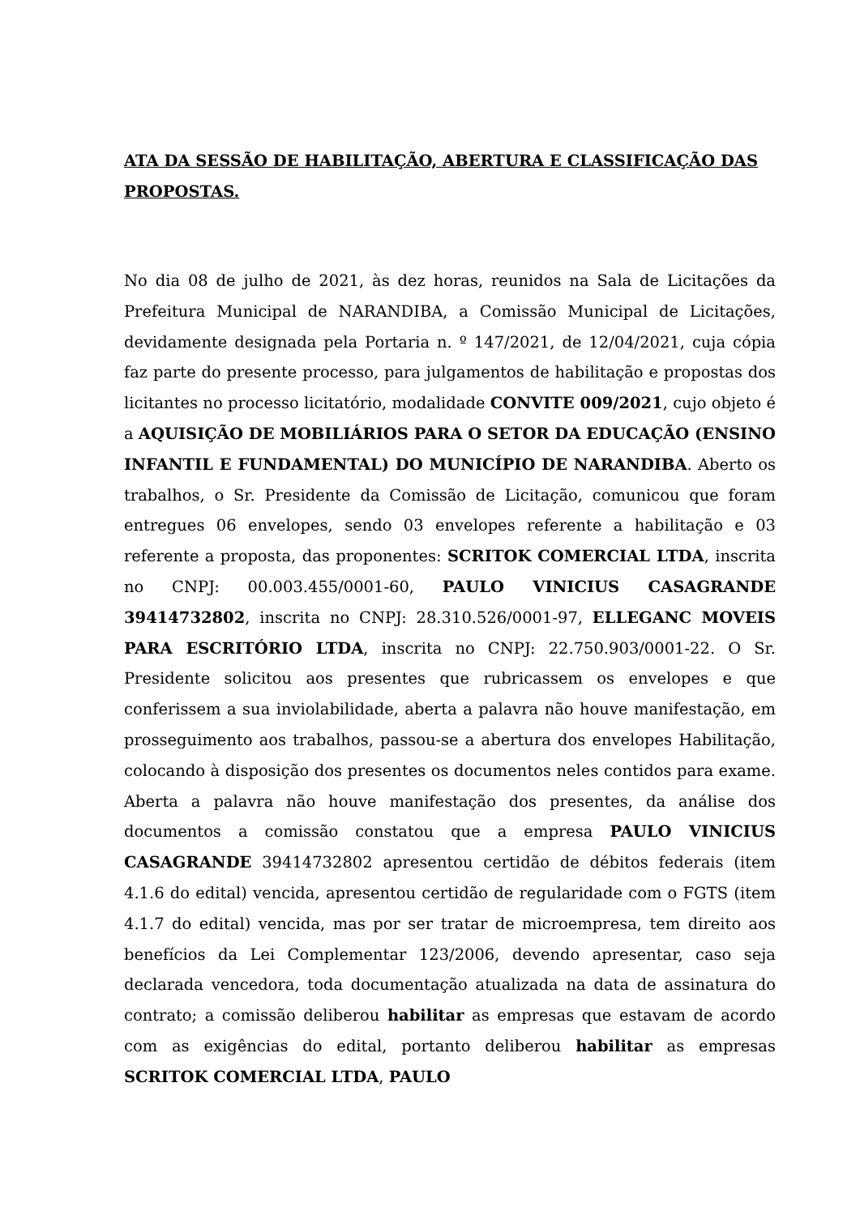ATA DA SESSÃO DE HABILITAÇÃO, ABERTURA E CLASSIFICAÇÃO DAS PROPOSTAS.
No dia 08 de julho de 2021, às dez horas, reunidos na Sala de Licitações da Prefeitura Municipal de NARANDIBA, a Comissão Municipal de Licitações, devidamente designada pela Portaria n. º 147/2021, de 12/04/2021, cuja cópia faz parte do presente processo, para julgamentos de habilitação e propostas dos licitantes no processo licitatório, modalidade CONVITE 009/2021, cujo objeto é a AQUISIÇÃO DE MOBILIÁRIOS PARA O SETOR DA EDUCAÇÃO (ENSINO INFANTIL E FUNDAMENTAL) DO MUNICÍPIO DE NARANDIBA. Aberto os trabalhos, o Sr. Presidente da Comissão de Licitação, comunicou que foram entregues 06 envelopes, sendo 03 envelopes referente a habilitação e 03 referente a proposta, das proponentes: SCRITOK COMERCIAL LTDA, inscrita no CNPJ: 00.003.455/0001-60, PAULO VINICIUS CASAGRANDE 39414732802, inscrita no CNPJ: 28.310.526/0001-97, ELLEGANC MOVEIS PARA ESCRITÓRIO LTDA, inscrita no CNPJ: 22.750.903/0001-22. O Sr. Presidente solicitou aos presentes que rubricassem os envelopes e que conferissem a sua inviolabilidade, aberta a palavra não houve manifestação, em prosseguimento aos trabalhos, passou-se a abertura dos envelopes Habilitação, colocando à disposição dos presentes os documentos neles contidos para exame. Aberta a palavra não houve manifestação dos presentes, da análise dos documentos a comissão constatou que a empresa PAULO VINICIUS CASAGRANDE 39414732802 apresentou certidão de débitos federais (item 4.1.6 do edital) vencida, apresentou certidão de regularidade com o FGTS (item 4.1.7 do edital) vencida, mas por ser tratar de microempresa, tem direito aos benefícios da Lei Complementar 123/2006, devendo apresentar, caso seja declarada vencedora, toda documentação atualizada na data de assinatura do contrato; a comissão deliberou habilitar as empresas que estavam de acordo com as exigências do edital, portanto deliberou habilitar as empresas SCRITOK COMERCIAL LTDA, PAULO